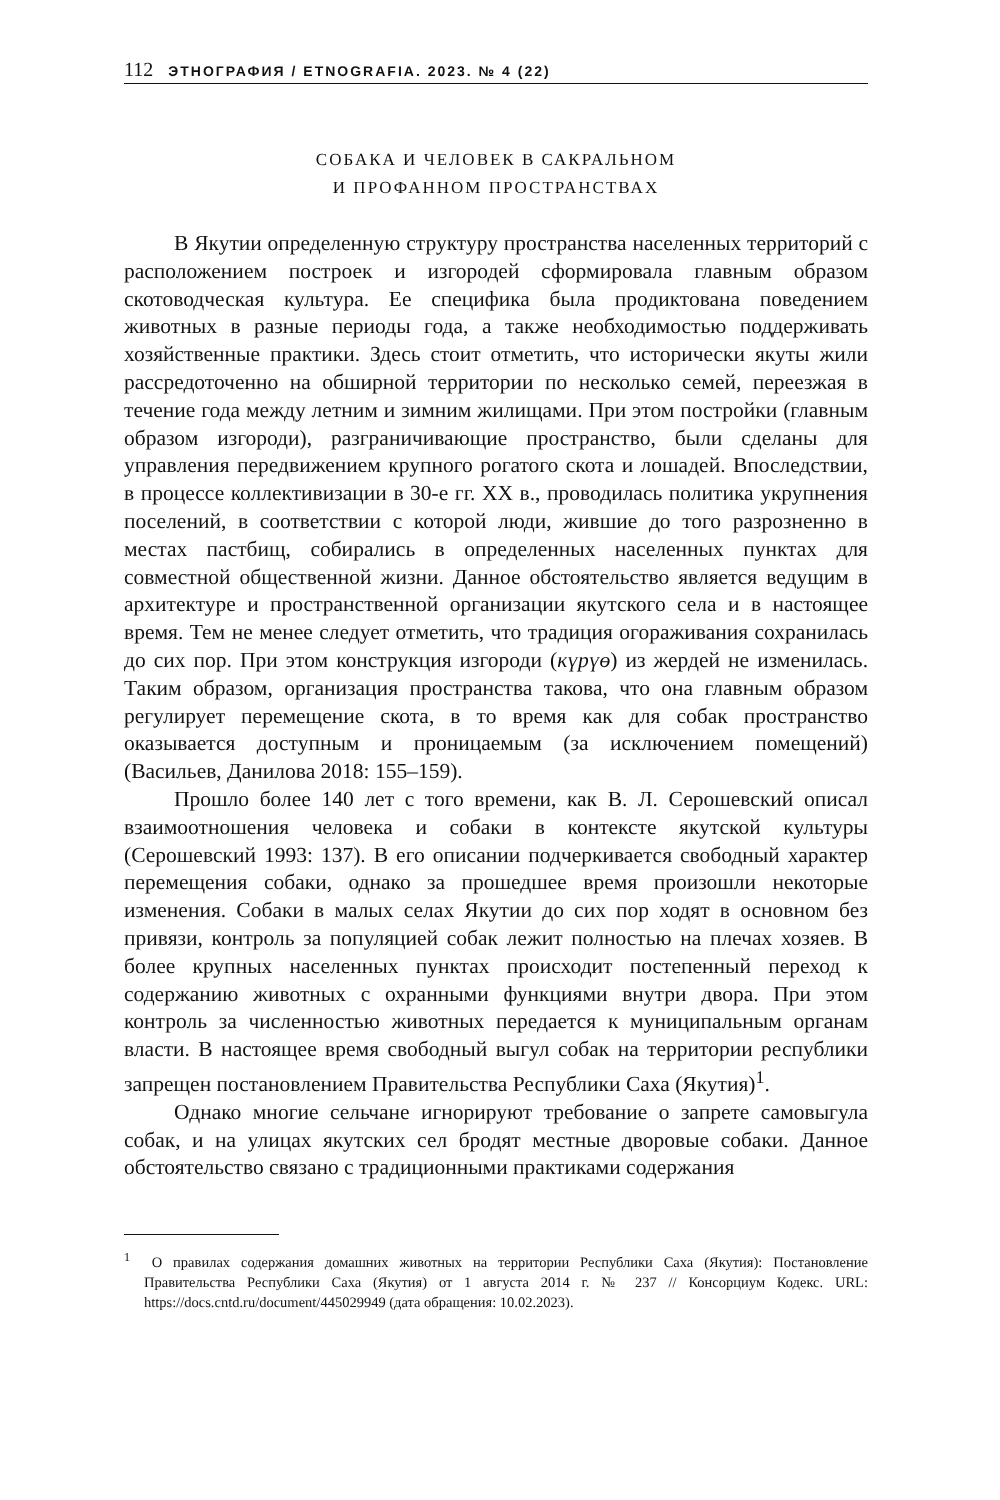112 ЭТНОГРАФИЯ / ETNOGRAFIA. 2023. № 4 (22)
СОБАКА И ЧЕЛОВЕК В САКРАЛЬНОМ
И ПРОФАННОМ ПРОСТРАНСТВАХ
В Якутии определенную структуру пространства населенных территорий с расположением построек и изгородей сформировала главным образом скотоводческая культура. Ее специфика была продиктована поведением животных в разные периоды года, а также необходимостью поддерживать хозяйственные практики. Здесь стоит отметить, что исторически якуты жили рассредоточенно на обширной территории по несколько семей, переезжая в течение года между летним и зимним жилищами. При этом постройки (главным образом изгороди), разграничивающие пространство, были сделаны для управления передвижением крупного рогатого скота и лошадей. Впоследствии, в процессе коллективизации в 30-е гг. XX в., проводилась политика укрупнения поселений, в соответствии с которой люди, жившие до того разрозненно в местах пастбищ, собирались в определенных населенных пунктах для совместной общественной жизни. Данное обстоятельство является ведущим в архитектуре и пространственной организации якутского села и в настоящее время. Тем не менее следует отметить, что традиция огораживания сохранилась до сих пор. При этом конструкция изгороди (күрүө) из жердей не изменилась. Таким образом, организация пространства такова, что она главным образом регулирует перемещение скота, в то время как для собак пространство оказывается доступным и проницаемым (за исключением помещений) (Васильев, Данилова 2018: 155–159).
Прошло более 140 лет с того времени, как В. Л. Серошевский описал взаимоотношения человека и собаки в контексте якутской культуры (Серошевский 1993: 137). В его описании подчеркивается свободный характер перемещения собаки, однако за прошедшее время произошли некоторые изменения. Собаки в малых селах Якутии до сих пор ходят в основном без привязи, контроль за популяцией собак лежит полностью на плечах хозяев. В более крупных населенных пунктах происходит постепенный переход к содержанию животных с охранными функциями внутри двора. При этом контроль за численностью животных передается к муниципальным органам власти. В настоящее время свободный выгул собак на территории республики запрещен постановлением Правительства Республики Саха (Якутия)<sup>1</sup>.
Однако многие сельчане игнорируют требование о запрете самовыгула собак, и на улицах якутских сел бродят местные дворовые собаки. Данное обстоятельство связано с традиционными практиками содержания
<sup>1</sup> О правилах содержания домашних животных на территории Республики Саха (Якутия): Постановление Правительства Республики Саха (Якутия) от 1 августа 2014 г. № 237 // Консорциум Кодекс. URL: https://docs.cntd.ru/document/445029949 (дата обращения: 10.02.2023).